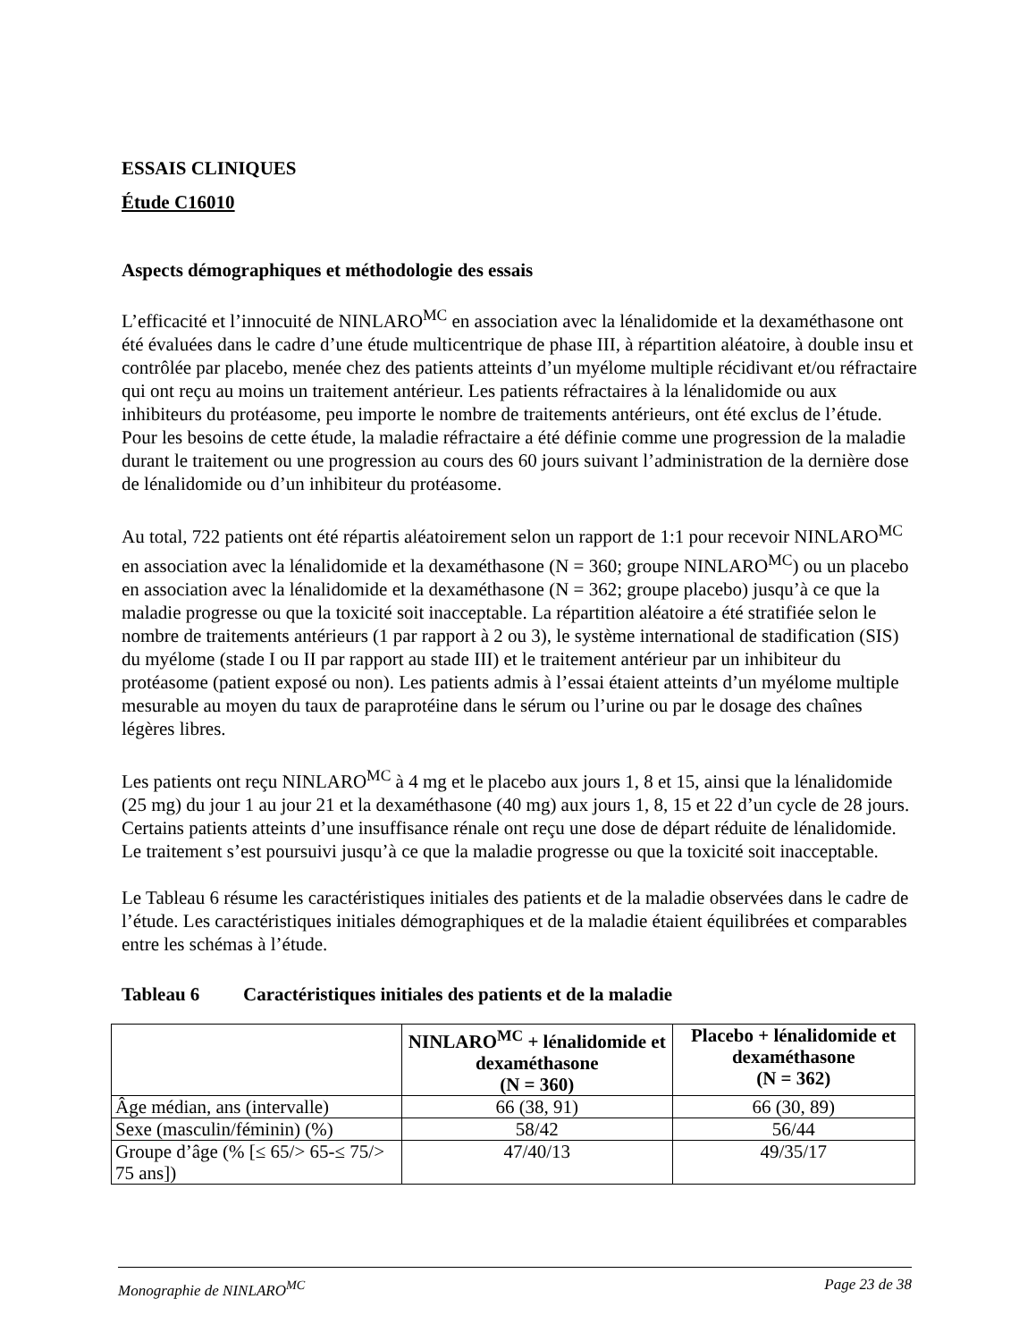ESSAIS CLINIQUES
Étude C16010
Aspects démographiques et méthodologie des essais
L’efficacité et l’innocuité de NINLARO<sup>MC</sup> en association avec la lénalidomide et la dexaméthasone ont été évaluées dans le cadre d’une étude multicentrique de phase III, à répartition aléatoire, à double insu et contrôlée par placebo, menée chez des patients atteints d’un myélome multiple récidivant et/ou réfractaire qui ont reçu au moins un traitement antérieur. Les patients réfractaires à la lénalidomide ou aux inhibiteurs du protéasome, peu importe le nombre de traitements antérieurs, ont été exclus de l’étude. Pour les besoins de cette étude, la maladie réfractaire a été définie comme une progression de la maladie durant le traitement ou une progression au cours des 60 jours suivant l’administration de la dernière dose de lénalidomide ou d’un inhibiteur du protéasome.
Au total, 722 patients ont été répartis aléatoirement selon un rapport de 1:1 pour recevoir NINLARO<sup>MC</sup> en association avec la lénalidomide et la dexaméthasone (N = 360; groupe NINLARO<sup>MC</sup>) ou un placebo en association avec la lénalidomide et la dexaméthasone (N = 362; groupe placebo) jusqu’à ce que la maladie progresse ou que la toxicité soit inacceptable. La répartition aléatoire a été stratifiée selon le nombre de traitements antérieurs (1 par rapport à 2 ou 3), le système international de stadification (SIS) du myélome (stade I ou II par rapport au stade III) et le traitement antérieur par un inhibiteur du protéasome (patient exposé ou non). Les patients admis à l’essai étaient atteints d’un myélome multiple mesurable au moyen du taux de paraprotéine dans le sérum ou l’urine ou par le dosage des chaînes légères libres.
Les patients ont reçu NINLARO<sup>MC</sup> à 4 mg et le placebo aux jours 1, 8 et 15, ainsi que la lénalidomide (25 mg) du jour 1 au jour 21 et la dexaméthasone (40 mg) aux jours 1, 8, 15 et 22 d’un cycle de 28 jours. Certains patients atteints d’une insuffisance rénale ont reçu une dose de départ réduite de lénalidomide. Le traitement s’est poursuivi jusqu’à ce que la maladie progresse ou que la toxicité soit inacceptable.
Le Tableau 6 résume les caractéristiques initiales des patients et de la maladie observées dans le cadre de l’étude. Les caractéristiques initiales démographiques et de la maladie étaient équilibrées et comparables entre les schémas à l’étude.
Tableau 6 Caractéristiques initiales des patients et de la maladie
| | NINLARO<sup>MC</sup> + lénalidomide et dexaméthasone (N = 360) | Placebo + lénalidomide et dexaméthasone (N = 362) |
| --- | --- | --- |
| Âge médian, ans (intervalle) | 66 (38, 91) | 66 (30, 89) |
| Sexe (masculin/féminin) (%) | 58/42 | 56/44 |
| Groupe d’âge (% [≤ 65/> 65-≤ 75/> 75 ans]) | 47/40/13 | 49/35/17 |
Monographie de NINLARO<sup>MC</sup> Page 23 de 38